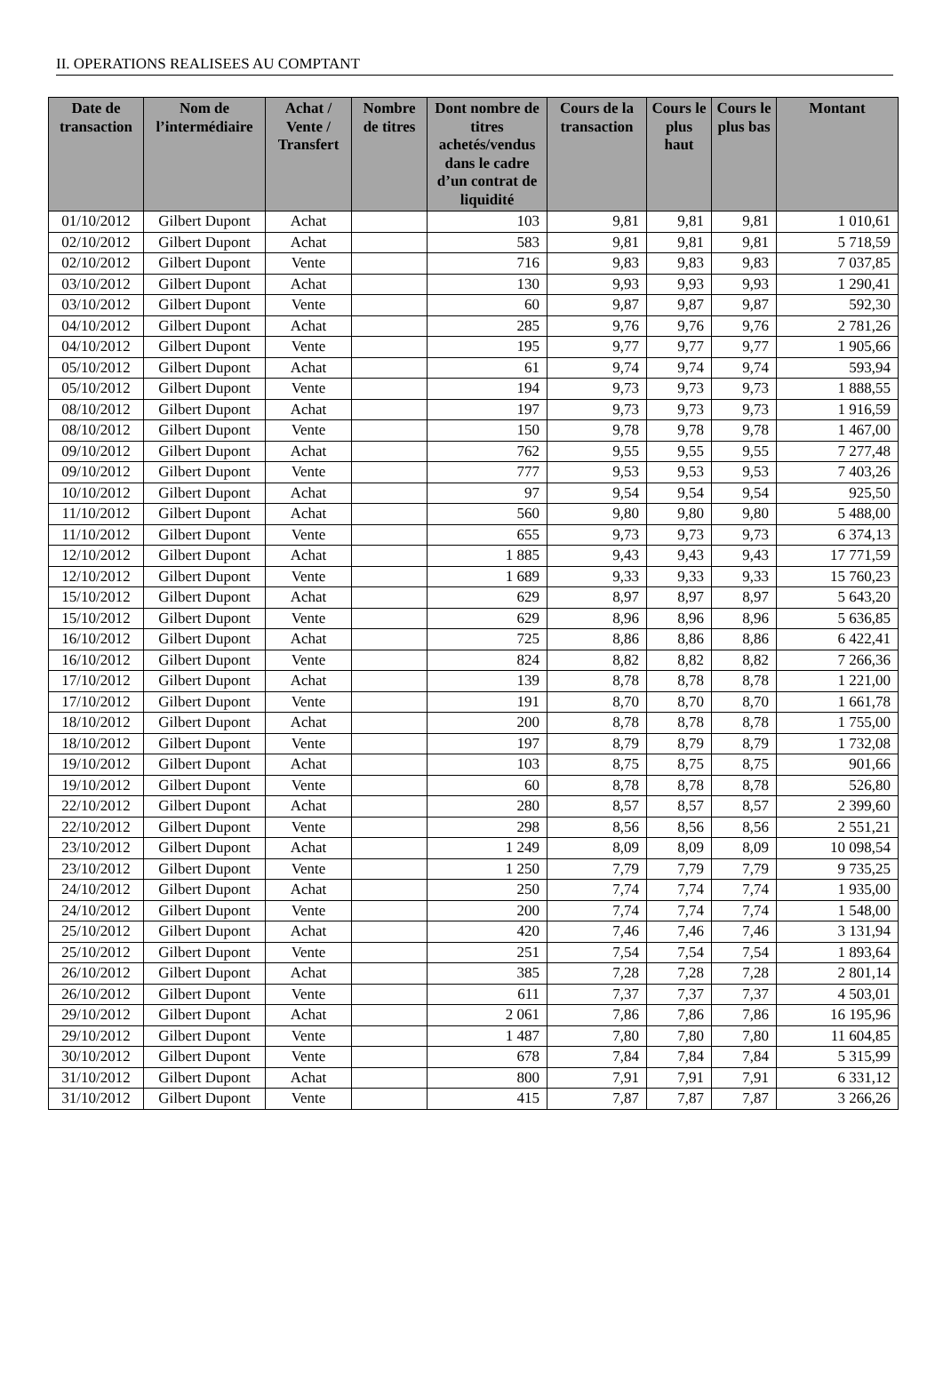II. OPERATIONS REALISEES AU COMPTANT
| Date de transaction | Nom de l’intermédiaire | Achat / Vente / Transfert | Nombre de titres | Dont nombre de titres achetés/vendus dans le cadre d’un contrat de liquidité | Cours de la transaction | Cours le plus haut | Cours le plus bas | Montant |
| --- | --- | --- | --- | --- | --- | --- | --- | --- |
| 01/10/2012 | Gilbert Dupont | Achat | | 103 | 9,81 | 9,81 | 9,81 | 1 010,61 |
| 02/10/2012 | Gilbert Dupont | Achat | | 583 | 9,81 | 9,81 | 9,81 | 5 718,59 |
| 02/10/2012 | Gilbert Dupont | Vente | | 716 | 9,83 | 9,83 | 9,83 | 7 037,85 |
| 03/10/2012 | Gilbert Dupont | Achat | | 130 | 9,93 | 9,93 | 9,93 | 1 290,41 |
| 03/10/2012 | Gilbert Dupont | Vente | | 60 | 9,87 | 9,87 | 9,87 | 592,30 |
| 04/10/2012 | Gilbert Dupont | Achat | | 285 | 9,76 | 9,76 | 9,76 | 2 781,26 |
| 04/10/2012 | Gilbert Dupont | Vente | | 195 | 9,77 | 9,77 | 9,77 | 1 905,66 |
| 05/10/2012 | Gilbert Dupont | Achat | | 61 | 9,74 | 9,74 | 9,74 | 593,94 |
| 05/10/2012 | Gilbert Dupont | Vente | | 194 | 9,73 | 9,73 | 9,73 | 1 888,55 |
| 08/10/2012 | Gilbert Dupont | Achat | | 197 | 9,73 | 9,73 | 9,73 | 1 916,59 |
| 08/10/2012 | Gilbert Dupont | Vente | | 150 | 9,78 | 9,78 | 9,78 | 1 467,00 |
| 09/10/2012 | Gilbert Dupont | Achat | | 762 | 9,55 | 9,55 | 9,55 | 7 277,48 |
| 09/10/2012 | Gilbert Dupont | Vente | | 777 | 9,53 | 9,53 | 9,53 | 7 403,26 |
| 10/10/2012 | Gilbert Dupont | Achat | | 97 | 9,54 | 9,54 | 9,54 | 925,50 |
| 11/10/2012 | Gilbert Dupont | Achat | | 560 | 9,80 | 9,80 | 9,80 | 5 488,00 |
| 11/10/2012 | Gilbert Dupont | Vente | | 655 | 9,73 | 9,73 | 9,73 | 6 374,13 |
| 12/10/2012 | Gilbert Dupont | Achat | | 1 885 | 9,43 | 9,43 | 9,43 | 17 771,59 |
| 12/10/2012 | Gilbert Dupont | Vente | | 1 689 | 9,33 | 9,33 | 9,33 | 15 760,23 |
| 15/10/2012 | Gilbert Dupont | Achat | | 629 | 8,97 | 8,97 | 8,97 | 5 643,20 |
| 15/10/2012 | Gilbert Dupont | Vente | | 629 | 8,96 | 8,96 | 8,96 | 5 636,85 |
| 16/10/2012 | Gilbert Dupont | Achat | | 725 | 8,86 | 8,86 | 8,86 | 6 422,41 |
| 16/10/2012 | Gilbert Dupont | Vente | | 824 | 8,82 | 8,82 | 8,82 | 7 266,36 |
| 17/10/2012 | Gilbert Dupont | Achat | | 139 | 8,78 | 8,78 | 8,78 | 1 221,00 |
| 17/10/2012 | Gilbert Dupont | Vente | | 191 | 8,70 | 8,70 | 8,70 | 1 661,78 |
| 18/10/2012 | Gilbert Dupont | Achat | | 200 | 8,78 | 8,78 | 8,78 | 1 755,00 |
| 18/10/2012 | Gilbert Dupont | Vente | | 197 | 8,79 | 8,79 | 8,79 | 1 732,08 |
| 19/10/2012 | Gilbert Dupont | Achat | | 103 | 8,75 | 8,75 | 8,75 | 901,66 |
| 19/10/2012 | Gilbert Dupont | Vente | | 60 | 8,78 | 8,78 | 8,78 | 526,80 |
| 22/10/2012 | Gilbert Dupont | Achat | | 280 | 8,57 | 8,57 | 8,57 | 2 399,60 |
| 22/10/2012 | Gilbert Dupont | Vente | | 298 | 8,56 | 8,56 | 8,56 | 2 551,21 |
| 23/10/2012 | Gilbert Dupont | Achat | | 1 249 | 8,09 | 8,09 | 8,09 | 10 098,54 |
| 23/10/2012 | Gilbert Dupont | Vente | | 1 250 | 7,79 | 7,79 | 7,79 | 9 735,25 |
| 24/10/2012 | Gilbert Dupont | Achat | | 250 | 7,74 | 7,74 | 7,74 | 1 935,00 |
| 24/10/2012 | Gilbert Dupont | Vente | | 200 | 7,74 | 7,74 | 7,74 | 1 548,00 |
| 25/10/2012 | Gilbert Dupont | Achat | | 420 | 7,46 | 7,46 | 7,46 | 3 131,94 |
| 25/10/2012 | Gilbert Dupont | Vente | | 251 | 7,54 | 7,54 | 7,54 | 1 893,64 |
| 26/10/2012 | Gilbert Dupont | Achat | | 385 | 7,28 | 7,28 | 7,28 | 2 801,14 |
| 26/10/2012 | Gilbert Dupont | Vente | | 611 | 7,37 | 7,37 | 7,37 | 4 503,01 |
| 29/10/2012 | Gilbert Dupont | Achat | | 2 061 | 7,86 | 7,86 | 7,86 | 16 195,96 |
| 29/10/2012 | Gilbert Dupont | Vente | | 1 487 | 7,80 | 7,80 | 7,80 | 11 604,85 |
| 30/10/2012 | Gilbert Dupont | Vente | | 678 | 7,84 | 7,84 | 7,84 | 5 315,99 |
| 31/10/2012 | Gilbert Dupont | Achat | | 800 | 7,91 | 7,91 | 7,91 | 6 331,12 |
| 31/10/2012 | Gilbert Dupont | Vente | | 415 | 7,87 | 7,87 | 7,87 | 3 266,26 |